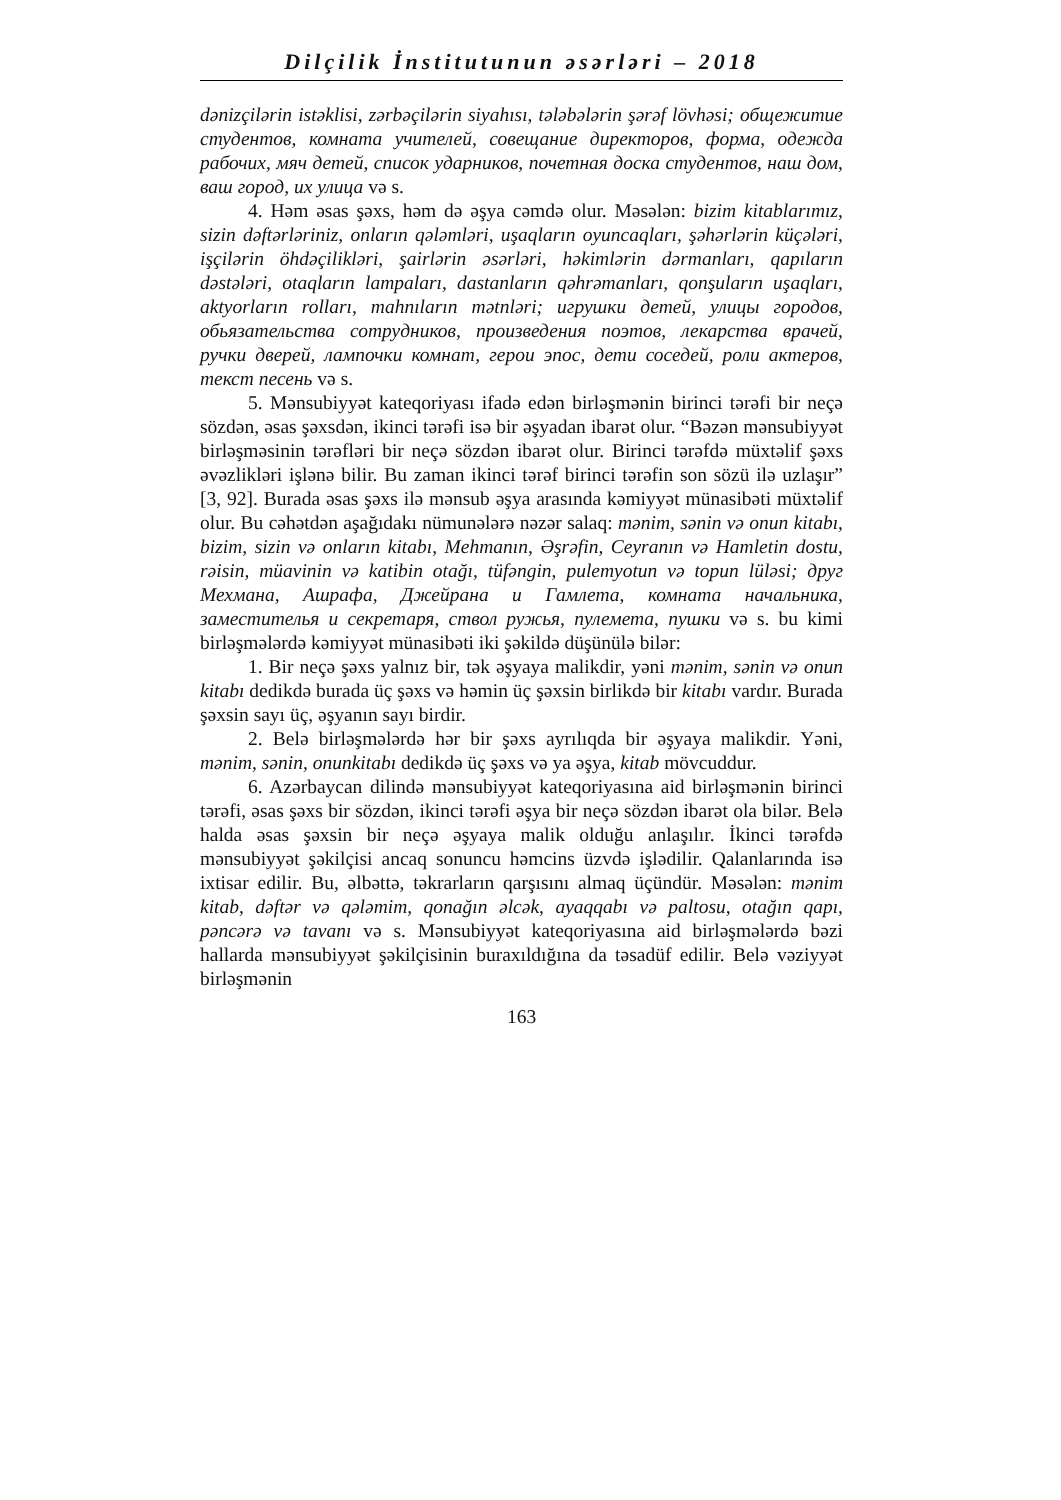Dilçilik İnstitutunun əsərləri – 2018
dənizçilərin istəklisi, zərbəçilərin siyahısı, tələbələrin şərəf lövhəsi; общежитие студентов, комната учителей, совещание директоров, форма, одежда рабочих, мяч детей, список ударников, почетная доска студентов, наш дом, ваш город, их улица və s.
4. Həm əsas şəxs, həm də əşya cəmdə olur. Məsələn: bizim kitablarımız, sizin dəftərləriniz, onların qələmləri, uşaqların oyuncaqları, şəhərlərin küçələri, işçilərin öhdəçilikləri, şairlərin əsərləri, həkimlərin dərmanları, qapıların dəstələri, otaqların lampaları, dastanların qəhrəmanları, qonşuların uşaqları, aktyorların rolları, mahnıların mətnləri; игрушки детей, улицы городов, обьязательства сотрудников, произведения поэтов, лекарства врачей, ручки дверей, лампочки комнат, герои эпос, дети соседей, роли актеров, текст песень və s.
5. Mənsubiyyət kateqoriyası ifadə edən birləşmənin birinci tərəfi bir neçə sözdən, əsas şəxsdən, ikinci tərəfi isə bir əşyadan ibarət olur. “Bəzən mənsubiyyət birləşməsinin tərəfləri bir neçə sözdən ibarət olur. Birinci tərəfdə müxtəlif şəxs əvəzlikləri işlənə bilir. Bu zaman ikinci tərəf birinci tərəfin son sözü ilə uzlaşır” [3, 92]. Burada əsas şəxs ilə mənsub əşya arasında kəmiyyət münasibəti müxtəlif olur. Bu cəhətdən aşağıdakı nümunələrə nəzər salaq: mənim, sənin və onun kitabı, bizim, sizin və onların kitabı, Mehmanın, Əşrəfin, Ceyranın və Hamletin dostu, rəisin, müavinin və katibin otağı, tüfəngin, pulemyotun və topun lüləsi; друг Мехмана, Ашрафа, Джейрана и Гамлета, комната начальника, заместителья и секретаря, ствол ружья, пулемета, пушки və s. bu kimi birləşmələrdə kəmiyyət münasibəti iki şəkildə düşünülə bilər:
1. Bir neçə şəxs yalnız bir, tək əşyaya malikdir, yəni mənim, sənin və onun kitabı dedikdə burada üç şəxs və həmin üç şəxsin birlikdə bir kitabı vardır. Burada şəxsin sayı üç, əşyanın sayı birdir.
2. Belə birləşmələrdə hər bir şəxs ayrılıqda bir əşyaya malikdir. Yəni, mənim, sənin, onunkitabı dedikdə üç şəxs və ya əşya, kitab mövcuddur.
6. Azərbaycan dilində mənsubiyyət kateqoriyasına aid birləşmənin birinci tərəfi, əsas şəxs bir sözdən, ikinci tərəfi əşya bir neçə sözdən ibarət ola bilər. Belə halda əsas şəxsin bir neçə əşyaya malik olduğu anlaşılır. İkinci tərəfdə mənsubiyyət şəkilçisi ancaq sonuncu həmcins üzvdə işlədilir. Qalanlarında isə ixtisar edilir. Bu, əlbəttə, təkrarların qarşısını almaq üçündür. Məsələn: mənim kitab, dəftər və qələmim, qonağın əlcək, ayaqqabı və paltosu, otağın qapı, pəncərə və tavanı və s. Mənsubiyyət kateqoriyasına aid birləşmələrdə bəzi hallarda mənsubiyyət şəkilçisinin buraxıldığına da təsadüf edilir. Belə vəziyyət birləşmənin
163